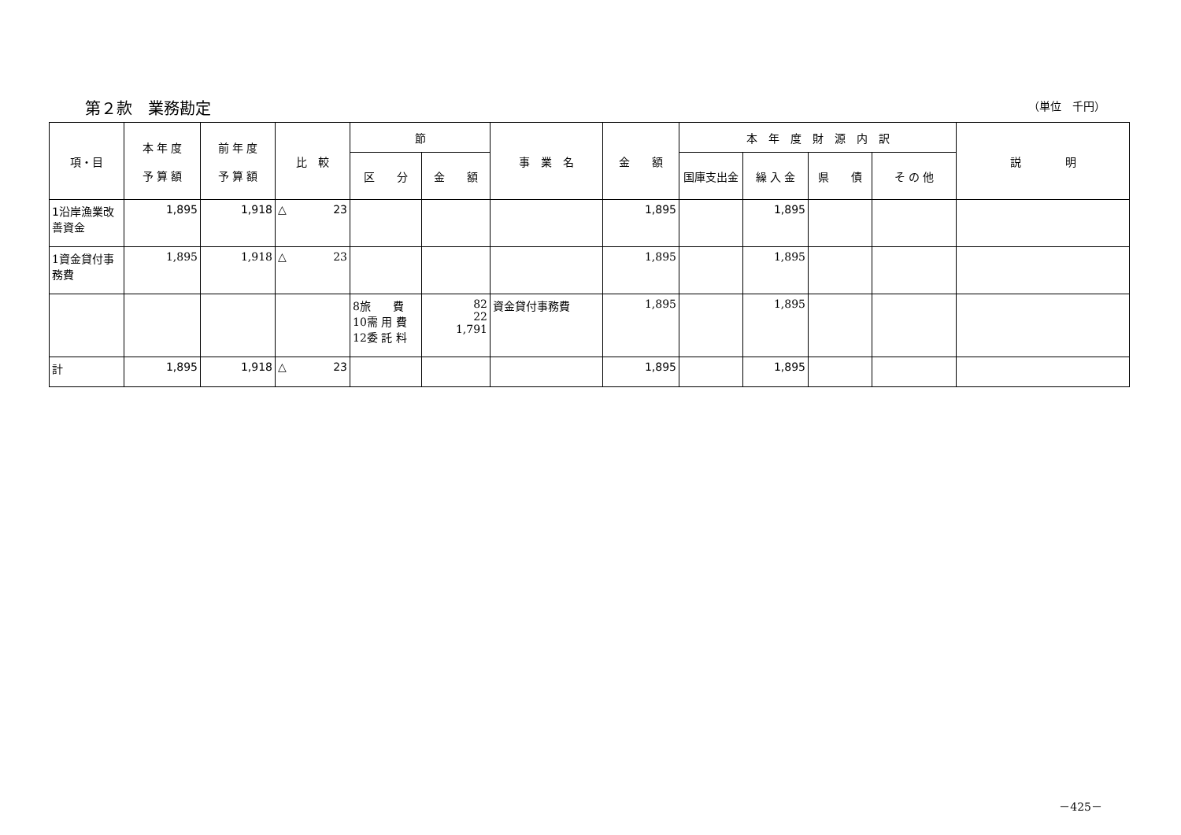第２款　業務勘定 （単位　千円）
| 項・目 | 本 年 度 予 算 額 | 前 年 度 予 算 額 | 比 較 | 節 | | 事 業 名 | 金 額 | 本 年 度 財 源 内 訳 | | | | 説 明 |
| --- | --- | --- | --- | --- | --- | --- | --- | --- | --- | --- | --- | --- |
| | | | | 区 分 | 金 額 | | | 国庫支出金 | 繰 入 金 | 県 債 | そ の 他 | |
| 1沿岸漁業改善資金 | 1,895 | 1,918 | △ 23 | | | | 1,895 | | 1,895 | | | |
| 1資金貸付事務費 | 1,895 | 1,918 | △ 23 | | | | 1,895 | | 1,895 | | | |
| | | | | 8旅 費 10需 用 費 12委 託 料 | 82 22 1,791 | 資金貸付事務費 | 1,895 | | 1,895 | | | |
| 計 | 1,895 | 1,918 | △ 23 | | | | 1,895 | | 1,895 | | | |
－425－